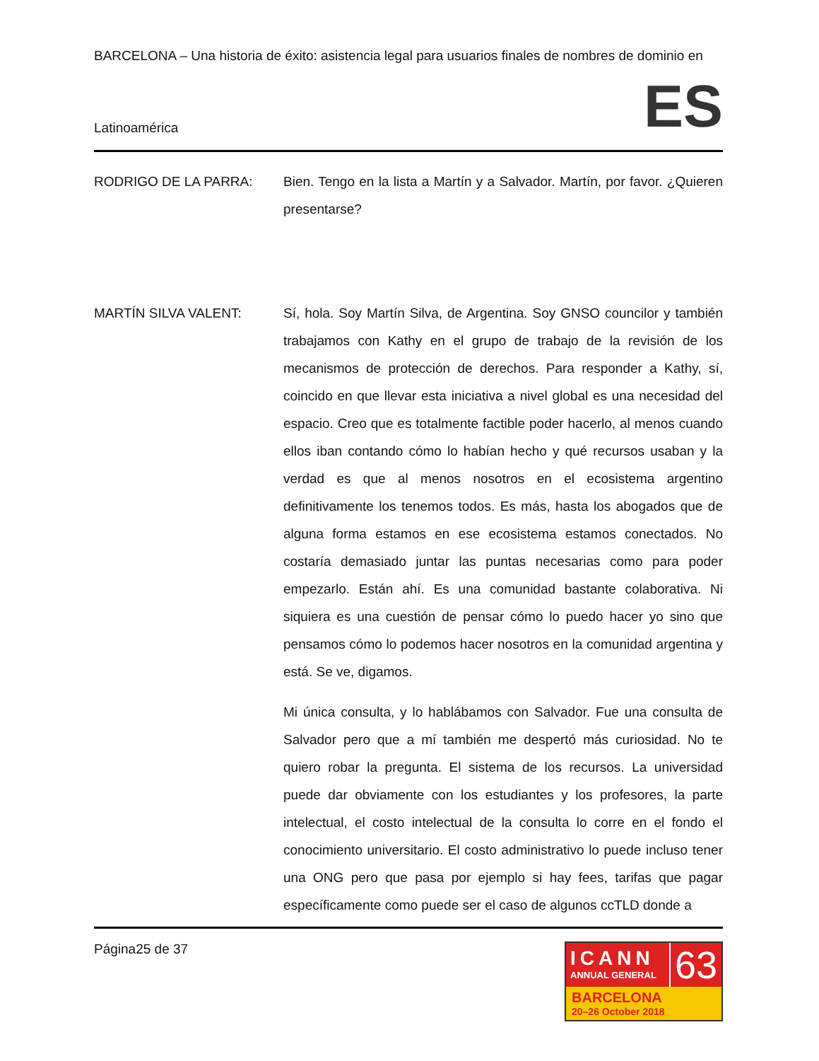BARCELONA – Una historia de éxito: asistencia legal para usuarios finales de nombres de dominio en
Latinoamérica ES
RODRIGO DE LA PARRA: Bien. Tengo en la lista a Martín y a Salvador. Martín, por favor. ¿Quieren presentarse?
MARTÍN SILVA VALENT: Sí, hola. Soy Martín Silva, de Argentina. Soy GNSO councilor y también trabajamos con Kathy en el grupo de trabajo de la revisión de los mecanismos de protección de derechos. Para responder a Kathy, sí, coincido en que llevar esta iniciativa a nivel global es una necesidad del espacio. Creo que es totalmente factible poder hacerlo, al menos cuando ellos iban contando cómo lo habían hecho y qué recursos usaban y la verdad es que al menos nosotros en el ecosistema argentino definitivamente los tenemos todos. Es más, hasta los abogados que de alguna forma estamos en ese ecosistema estamos conectados. No costaría demasiado juntar las puntas necesarias como para poder empezarlo. Están ahí. Es una comunidad bastante colaborativa. Ni siquiera es una cuestión de pensar cómo lo puedo hacer yo sino que pensamos cómo lo podemos hacer nosotros en la comunidad argentina y está. Se ve, digamos.
Mi única consulta, y lo hablábamos con Salvador. Fue una consulta de Salvador pero que a mí también me despertó más curiosidad. No te quiero robar la pregunta. El sistema de los recursos. La universidad puede dar obviamente con los estudiantes y los profesores, la parte intelectual, el costo intelectual de la consulta lo corre en el fondo el conocimiento universitario. El costo administrativo lo puede incluso tener una ONG pero que pasa por ejemplo si hay fees, tarifas que pagar específicamente como puede ser el caso de algunos ccTLD donde a
Página25 de 37
ICANN
ANNUAL GENERAL
63
BARCELONA
20–26 October 2018